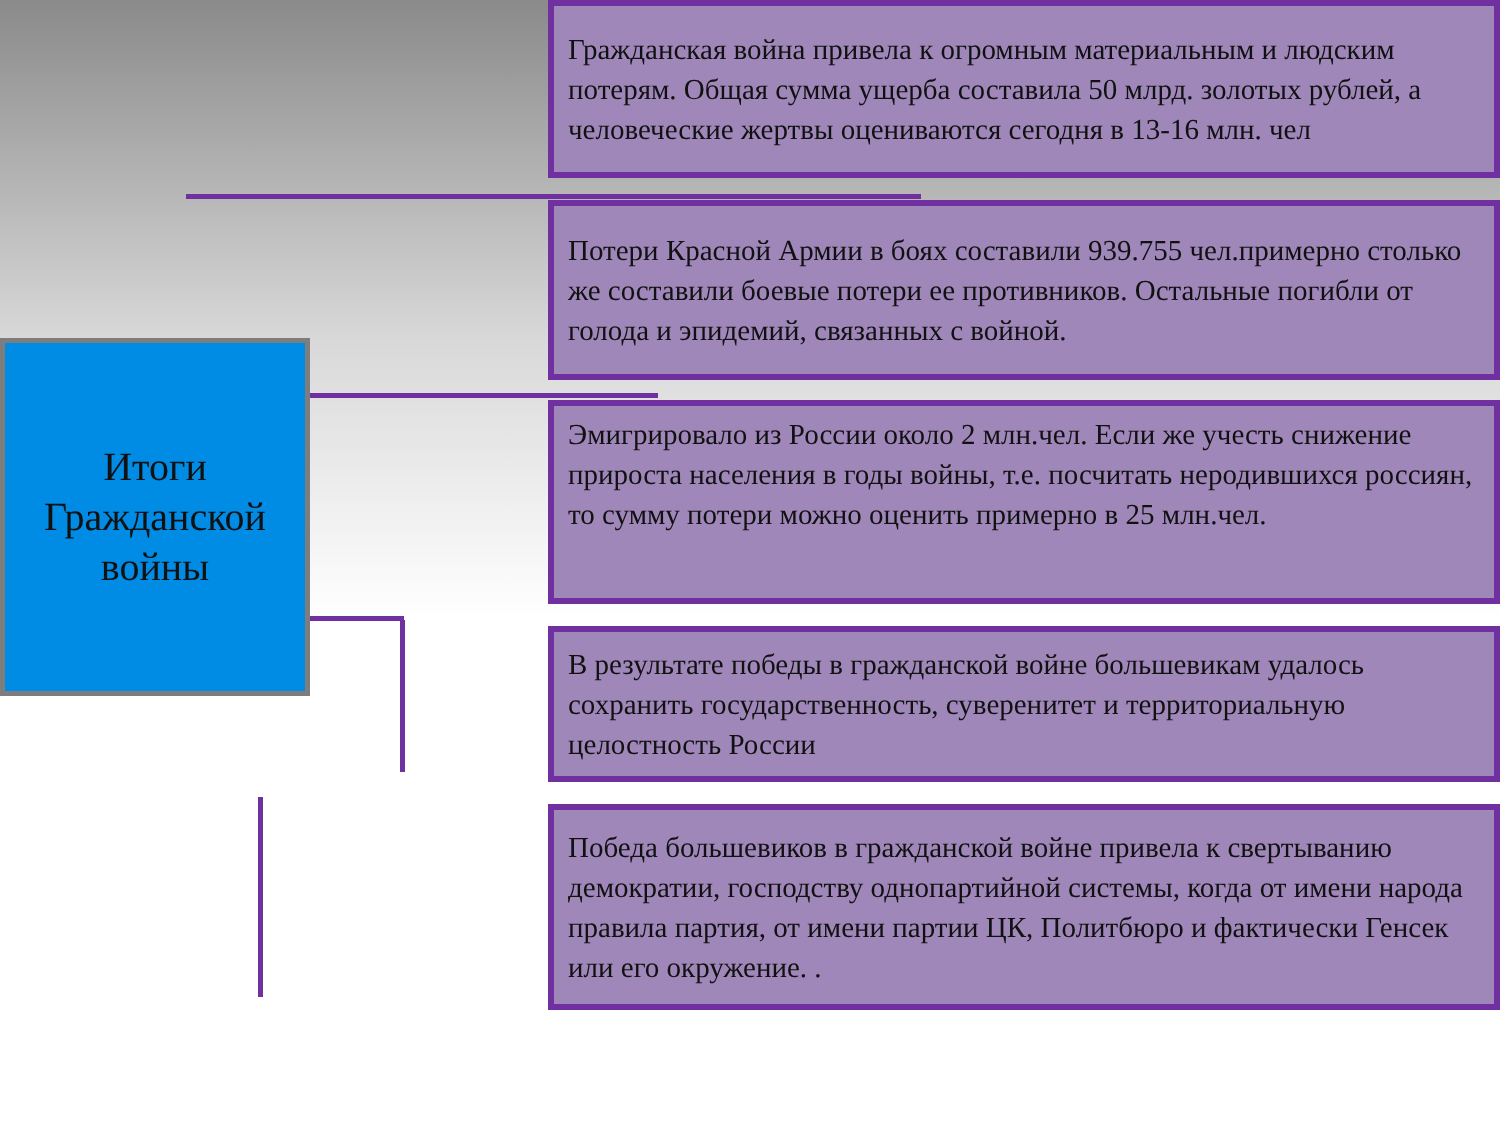Итоги
Гражданской
войны
Гражданская война привела к огромным материальным и людским потерям. Общая сумма ущерба составила 50 млрд. золотых рублей, а человеческие жертвы оцениваются сегодня в 13-16 млн. чел
Потери Красной Армии в боях составили 939.755 чел.примерно столько же составили боевые потери ее противников. Остальные погибли от голода и эпидемий, связанных с войной.
Эмигрировало из России около 2 млн.чел. Если же учесть снижение прироста населения в годы войны, т.е. посчитать неродившихся россиян, то сумму потери можно оценить примерно в 25 млн.чел.
В результате победы в гражданской войне большевикам удалось сохранить государственность, суверенитет и территориальную целостность России
Победа большевиков в гражданской войне привела к свертыванию демократии, господству однопартийной системы, когда от имени народа правила партия, от имени партии ЦК, Политбюро и фактически Генсек или его окружение. .